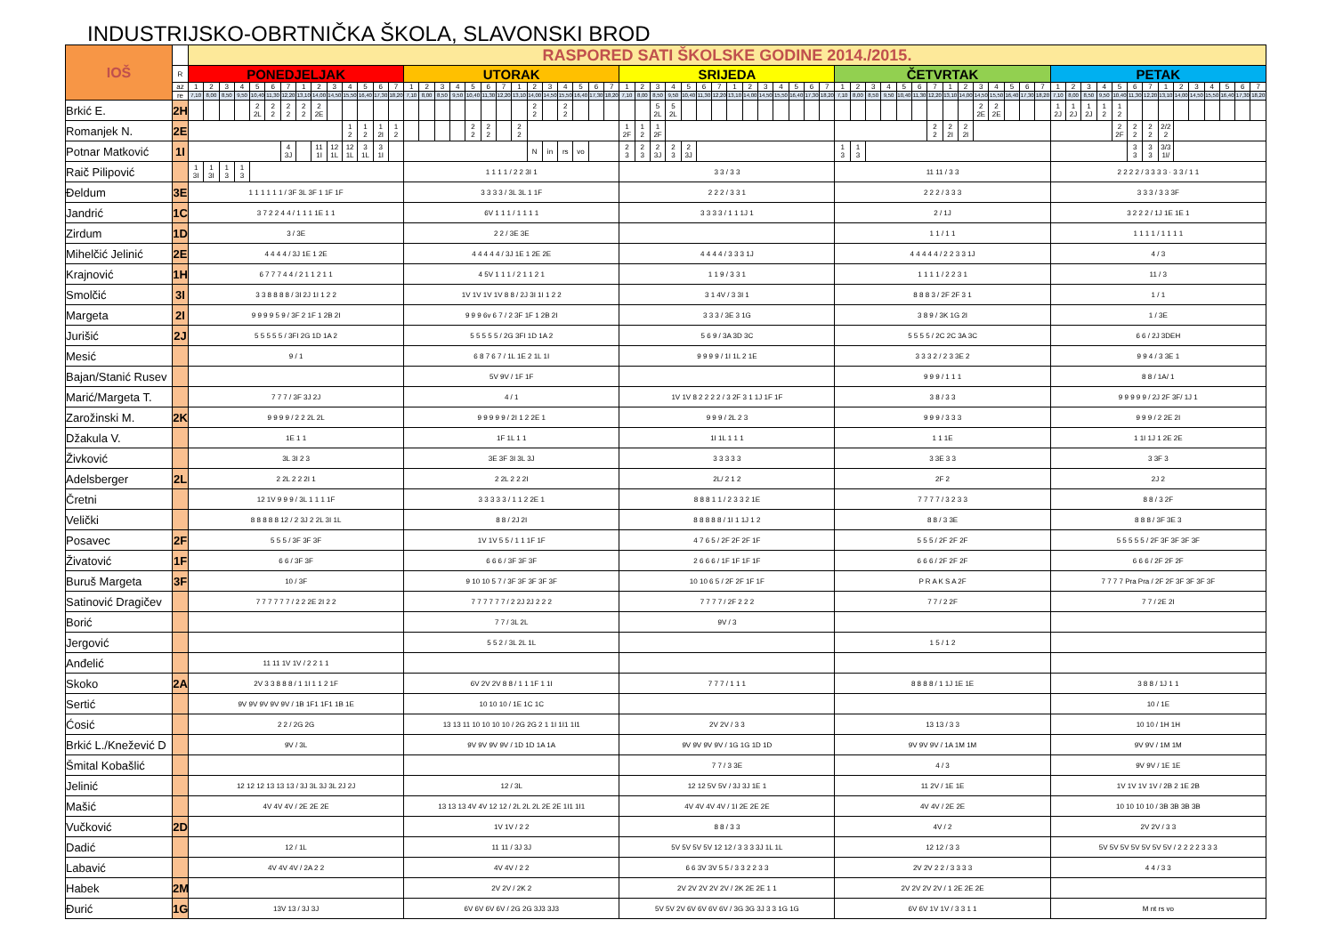INDUSTRIJSKO-OBRTNIČKA ŠKOLA, SLAVONSKI BROD
| IOŠ | | RASPORED SATI ŠKOLSKE GODINE 2014./2015. | | | | | | | | | | | | | | | | | | | | | | | | | | | | | | | | | | | | | | | | | | | | | | | | | | | | | | | | | | | | | | | | | | | | | |
| | R | PONEDJELJAK | | | | | | | | | | | | | | UTORAK | | | | | | | | | | | | | | SRIJEDA | | | | | | | | | | | | | | ČETVRTAK | | | | | | | | | | | | | | PETAK | | | | | | | | | | | | | |
| | az | 1 | 2 | 3 | 4 | 5 | 6 | 7 | 1 | 2 | 3 | 4 | 5 | 6 | 7 | 1 | 2 | 3 | 4 | 5 | 6 | 7 | 1 | 2 | 3 | 4 | 5 | 6 | 7 | 1 | 2 | 3 | 4 | 5 | 6 | 7 | 1 | 2 | 3 | 4 | 5 | 6 | 7 | 1 | 2 | 3 | 4 | 5 | 6 | 7 | 1 | 2 | 3 | 4 | 5 | 6 | 7 | 1 | 2 | 3 | 4 | 5 | 6 | 7 | 1 | 2 | 3 | 4 | 5 | 6 | 7 |
| | re | 7,10 | 8,00 | 8,50 | 9,50 | 10,40 | 11,30 | 12,20 | 13,10 | 14,00 | 14,50 | 15,50 | 16,40 | 17,30 | 18,20 | 7,10 | 8,00 | 8,50 | 9,50 | 10,40 | 11,30 | 12,20 | 13,10 | 14,00 | 14,50 | 15,50 | 16,40 | 17,30 | 18,20 | 7,10 | 8,00 | 8,50 | 9,50 | 10,40 | 11,30 | 12,20 | 13,10 | 14,00 | 14,50 | 15,50 | 16,40 | 17,30 | 18,20 | 7,10 | 8,00 | 8,50 | 9,50 | 10,40 | 11,30 | 12,20 | 13,10 | 14,00 | 14,50 | 15,50 | 16,40 | 17,30 | 18,20 | 7,10 | 8,00 | 8,50 | 9,50 | 10,40 | 11,30 | 12,20 | 13,10 | 14,00 | 14,50 | 15,50 | 16,40 | 17,30 | 18,20 |
| Brkić E. | 2H | | | | | 2 2L | 2 2 | 2 2 | 2 2 | 2 2E | | | | | | | | | | | | | | 2 2 | | 2 2 | | | | | | 5 2L | 5 2L | | | | | | | | | | | | | | | | | | | | 2 2E | 2 2E | | | | 1 2J | 1 2J | 1 2J | 1 2 | 1 2 | | | | | | | | | |
| Romanjek N. | 2E | | | | | | | | | | | 1 2 | 1 2 | 1 2I | 1 2 | | | | | 2 2 | 2 2 | | 2 2 | | | | | | | 1 2F | 1 2 | 1 2F | | | | | | | | | | | | | | | | | | 2 2 | 2 2I | 2 2I | | | | | | | | | | 2 2F | 2 2 | 2 2 | 2/2 2 | | | | | | |
| Potnar Matković | 1I | | | | | | | 4 3J | | 11 1I | 12 1L | 12 1L | 3 1L | 3 1I | | | | | | | | | | N | in | rs | vo | | | 2 3 | 2 3 | 2 3J | 2 3 | 2 3J | | | | | | | | | | 1 3 | 1 3 | | | | | | | | | | | | | | | | | | 3 3 | 3 3 | 3/3 1I/ | | | | | | |
| Raič Pilipović | | 1 3I | 1 3I | 1 3 | 1 3 | | | | | | | | | | | 1 1 1 1 / 2 2 3I 1 | | | | | | | | | | | | | | 3 3 / 3 3 | | | | | | | | | | | | | | 11 11 / 3 3 | | | | | | | | | | | | | | 2 2 2 2 / 3 3 3 3 · 3 3 / 1 1 | | | | | | | | | | | | | |
| Đeldum | 3E | 1 1 1 1 1 1 / 3F 3L 3F 1 1F 1F | | | | | | | | | | | | | | 3 3 3 3 / 3L 3L 1 1F | | | | | | | | | | | | | | 2 2 2 / 3 3 1 | | | | | | | | | | | | | | 2 2 2 / 3 3 3 | | | | | | | | | | | | | | 3 3 3 / 3 3 3F | | | | | | | | | | | | | |
| Jandrić | 1C | 3 7 2 2 4 4 / 1 1 1 1E 1 1 | | | | | | | | | | | | | | 6V 1 1 1 / 1 1 1 1 | | | | | | | | | | | | | | 3 3 3 3 / 1 1 1J 1 | | | | | | | | | | | | | | 2 / 1J | | | | | | | | | | | | | | 3 2 2 2 / 1J 1E 1E 1 | | | | | | | | | | | | | |
| Zirdum | 1D | 3 / 3E | | | | | | | | | | | | | | 2 2 / 3E 3E | | | | | | | | | | | | | | | | | | | | | | | | | | | | 1 1 / 1 1 | | | | | | | | | | | | | | 1 1 1 1 / 1 1 1 1 | | | | | | | | | | | | | |
| Mihelčić Jelinić | 2E | 4 4 4 4 / 3J 1E 1 2E | | | | | | | | | | | | | | 4 4 4 4 4 / 3J 1E 1 2E 2E | | | | | | | | | | | | | | 4 4 4 4 / 3 3 3 1J | | | | | | | | | | | | | | 4 4 4 4 4 / 2 2 3 3 1J | | | | | | | | | | | | | | 4 / 3 | | | | | | | | | | | | | |
| Krajnović | 1H | 6 7 7 7 4 4 / 2 1 1 2 1 1 | | | | | | | | | | | | | | 4 5V 1 1 1 / 2 1 1 2 1 | | | | | | | | | | | | | | 1 1 9 / 3 3 1 | | | | | | | | | | | | | | 1 1 1 1 / 2 2 3 1 | | | | | | | | | | | | | | 11 / 3 | | | | | | | | | | | | | |
| Smolčić | 3I | 3 3 8 8 8 8 / 3I 2J 1I 1 2 2 | | | | | | | | | | | | | | 1V 1V 1V 1V 8 8 / 2J 3I 1I 1 2 2 | | | | | | | | | | | | | | 3 1 4V / 3 3I 1 | | | | | | | | | | | | | | 8 8 8 3 / 2F 2F 3 1 | | | | | | | | | | | | | | 1 / 1 | | | | | | | | | | | | | |
| Margeta | 2I | 9 9 9 9 5 9 / 3F 2 1F 1 2B 2I | | | | | | | | | | | | | | 9 9 9 6v 6 7 / 2 3F 1F 1 2B 2I | | | | | | | | | | | | | | 3 3 3 / 3E 3 1G | | | | | | | | | | | | | | 3 8 9 / 3K 1G 2I | | | | | | | | | | | | | | 1 / 3E | | | | | | | | | | | | | |
| Jurišić | 2J | 5 5 5 5 5 / 3FI 2G 1D 1A 2 | | | | | | | | | | | | | | 5 5 5 5 5 / 2G 3FI 1D 1A 2 | | | | | | | | | | | | | | 5 6 9 / 3A 3D 3C | | | | | | | | | | | | | | 5 5 5 5 / 2C 2C 3A 3C | | | | | | | | | | | | | | 6 6 / 2J 3DEH | | | | | | | | | | | | | |
| Mesić | | 9 / 1 | | | | | | | | | | | | | | 6 8 7 6 7 / 1L 1E 2 1L 1I | | | | | | | | | | | | | | 9 9 9 9 / 1I 1L 2 1E | | | | | | | | | | | | | | 3 3 3 2 / 2 3 3E 2 | | | | | | | | | | | | | | 9 9 4 / 3 3E 1 | | | | | | | | | | | | | |
| Bajan/Stanić Rusev | | | | | | | | | | | | | | | | 5V 9V / 1F 1F | | | | | | | | | | | | | | | | | | | | | | | | | | | | 9 9 9 / 1 1 1 | | | | | | | | | | | | | | 8 8 / 1A/ 1 | | | | | | | | | | | | | |
| Marić/Margeta T. | | 7 7 7 / 3F 3J 2J | | | | | | | | | | | | | | 4 / 1 | | | | | | | | | | | | | | 1V 1V 8 2 2 2 2 / 3 2F 3 1 1J 1F 1F | | | | | | | | | | | | | | 3 8 / 3 3 | | | | | | | | | | | | | | 9 9 9 9 9 / 2J 2F 3F/ 1J 1 | | | | | | | | | | | | | |
| Zarožinski M. | 2K | 9 9 9 9 / 2 2 2L 2L | | | | | | | | | | | | | | 9 9 9 9 9 / 2I 1 2 2E 1 | | | | | | | | | | | | | | 9 9 9 / 2L 2 3 | | | | | | | | | | | | | | 9 9 9 / 3 3 3 | | | | | | | | | | | | | | 9 9 9 / 2 2E 2I | | | | | | | | | | | | | |
| Džakula V. | | 1E 1 1 | | | | | | | | | | | | | | 1F 1L 1 1 | | | | | | | | | | | | | | 1I 1L 1 1 1 | | | | | | | | | | | | | | 1 1 1E | | | | | | | | | | | | | | 1 1I 1J 1 2E 2E | | | | | | | | | | | | | |
| Živković | | 3L 3I 2 3 | | | | | | | | | | | | | | 3E 3F 3I 3L 3J | | | | | | | | | | | | | | 3 3 3 3 3 | | | | | | | | | | | | | | 3 3E 3 3 | | | | | | | | | | | | | | 3 3F 3 | | | | | | | | | | | | | |
| Adelsberger | 2L | 2 2L 2 2 2I 1 | | | | | | | | | | | | | | 2 2L 2 2 2I | | | | | | | | | | | | | | 2L/ 2 1 2 | | | | | | | | | | | | | | 2F 2 | | | | | | | | | | | | | | 2J 2 | | | | | | | | | | | | | |
| Čretni | | 12 1V 9 9 9 / 3L 1 1 1 1F | | | | | | | | | | | | | | 3 3 3 3 3 / 1 1 2 2E 1 | | | | | | | | | | | | | | 8 8 8 1 1 / 2 3 3 2 1E | | | | | | | | | | | | | | 7 7 7 7 / 3 2 3 3 | | | | | | | | | | | | | | 8 8 / 3 2F | | | | | | | | | | | | | |
| Velički | | 8 8 8 8 8 12 / 2 3J 2 2L 3I 1L | | | | | | | | | | | | | | 8 8 / 2J 2I | | | | | | | | | | | | | | 8 8 8 8 8 / 1I 1 1J 1 2 | | | | | | | | | | | | | | 8 8 / 3 3E | | | | | | | | | | | | | | 8 8 8 / 3F 3E 3 | | | | | | | | | | | | | |
| Posavec | 2F | 5 5 5 / 3F 3F 3F | | | | | | | | | | | | | | 1V 1V 5 5 / 1 1 1F 1F | | | | | | | | | | | | | | 4 7 6 5 / 2F 2F 2F 1F | | | | | | | | | | | | | | 5 5 5 / 2F 2F 2F | | | | | | | | | | | | | | 5 5 5 5 5 / 2F 3F 3F 3F 3F | | | | | | | | | | | | | |
| Živatović | 1F | 6 6 / 3F 3F | | | | | | | | | | | | | | 6 6 6 / 3F 3F 3F | | | | | | | | | | | | | | 2 6 6 6 / 1F 1F 1F 1F | | | | | | | | | | | | | | 6 6 6 / 2F 2F 2F | | | | | | | | | | | | | | 6 6 6 / 2F 2F 2F | | | | | | | | | | | | | |
| Buruš Margeta | 3F | 10 / 3F | | | | | | | | | | | | | | 9 10 10 5 7 / 3F 3F 3F 3F 3F | | | | | | | | | | | | | | 10 10 6 5 / 2F 2F 1F 1F | | | | | | | | | | | | | | P R A K S A 2F | | | | | | | | | | | | | | 7 7 7 7 Pra Pra / 2F 2F 3F 3F 3F 3F | | | | | | | | | | | | | |
| Satinović Dragičev | | 7 7 7 7 7 7 / 2 2 2E 2I 2 2 | | | | | | | | | | | | | | 7 7 7 7 7 7 / 2 2J 2J 2 2 2 | | | | | | | | | | | | | | 7 7 7 7 / 2F 2 2 2 | | | | | | | | | | | | | | 7 7 / 2 2F | | | | | | | | | | | | | | 7 7 / 2E 2I | | | | | | | | | | | | | |
| Borić | | | | | | | | | | | | | | | | 7 7 / 3L 2L | | | | | | | | | | | | | | 9V / 3 | | | | | | | | | | | | | | | | | | | | | | | | | | | | | | | | | | | | | | | | | |
| Jergović | | | | | | | | | | | | | | | | 5 5 2 / 3L 2L 1L | | | | | | | | | | | | | | | | | | | | | | | | | | | | 1 5 / 1 2 | | | | | | | | | | | | | | | | | | | | | | | | | | | |
| Anđelić | | 11 11 1V 1V / 2 2 1 1 | | | | | | | | | | | | | | | | | | | | | | | | | | | | | | | | | | | | | | | | | | | | | | | | | | | | | | | | | | | | | | | | | | | | | |
| Skoko | 2A | 2V 3 3 8 8 8 / 1 1I 1 1 2 1F | | | | | | | | | | | | | | 6V 2V 2V 8 8 / 1 1 1F 1 1I | | | | | | | | | | | | | | 7 7 7 / 1 1 1 | | | | | | | | | | | | | | 8 8 8 8 / 1 1J 1E 1E | | | | | | | | | | | | | | 3 8 8 / 1J 1 1 | | | | | | | | | | | | | |
| Sertić | | 9V 9V 9V 9V 9V / 1B 1F1 1F1 1B 1E | | | | | | | | | | | | | | 10 10 10 / 1E 1C 1C | | | | | | | | | | | | | | | | | | | | | | | | | | | | | | | | | | | | | | | | | | 10 / 1E | | | | | | | | | | | | | |
| Ćosić | | 2 2 / 2G 2G | | | | | | | | | | | | | | 13 13 11 10 10 10 10 / 2G 2G 2 1 1I 1I1 1I1 | | | | | | | | | | | | | | 2V 2V / 3 3 | | | | | | | | | | | | | | 13 13 / 3 3 | | | | | | | | | | | | | | 10 10 / 1H 1H | | | | | | | | | | | | | |
| Brkić L./Knežević D | | 9V / 3L | | | | | | | | | | | | | | 9V 9V 9V 9V / 1D 1D 1A 1A | | | | | | | | | | | | | | 9V 9V 9V 9V / 1G 1G 1D 1D | | | | | | | | | | | | | | 9V 9V 9V / 1A 1M 1M | | | | | | | | | | | | | | 9V 9V / 1M 1M | | | | | | | | | | | | | |
| Šmital Kobašlić | | | | | | | | | | | | | | | | | | | | | | | | | | | | | | 7 7 / 3 3E | | | | | | | | | | | | | | 4 / 3 | | | | | | | | | | | | | | 9V 9V / 1E 1E | | | | | | | | | | | | | |
| Jelinić | | 12 12 12 13 13 13 / 3J 3L 3J 3L 2J 2J | | | | | | | | | | | | | | 12 / 3L | | | | | | | | | | | | | | 12 12 5V 5V / 3J 3J 1E 1 | | | | | | | | | | | | | | 11 2V / 1E 1E | | | | | | | | | | | | | | 1V 1V 1V 1V / 2B 2 1E 2B | | | | | | | | | | | | | |
| Mašić | | 4V 4V 4V / 2E 2E 2E | | | | | | | | | | | | | | 13 13 13 4V 4V 12 12 / 2L 2L 2L 2E 2E 1I1 1I1 | | | | | | | | | | | | | | 4V 4V 4V 4V / 1I 2E 2E 2E | | | | | | | | | | | | | | 4V 4V / 2E 2E | | | | | | | | | | | | | | 10 10 10 10 / 3B 3B 3B 3B | | | | | | | | | | | | | |
| Vučković | 2D | | | | | | | | | | | | | | | 1V 1V / 2 2 | | | | | | | | | | | | | | 8 8 / 3 3 | | | | | | | | | | | | | | 4V / 2 | | | | | | | | | | | | | | 2V 2V / 3 3 | | | | | | | | | | | | | |
| Dadić | | 12 / 1L | | | | | | | | | | | | | | 11 11 / 3J 3J | | | | | | | | | | | | | | 5V 5V 5V 5V 12 12 / 3 3 3 3J 1L 1L | | | | | | | | | | | | | | 12 12 / 3 3 | | | | | | | | | | | | | | 5V 5V 5V 5V 5V 5V 5V / 2 2 2 2 3 3 3 | | | | | | | | | | | | | |
| Labavić | | 4V 4V 4V / 2A 2 2 | | | | | | | | | | | | | | 4V 4V / 2 2 | | | | | | | | | | | | | | 6 6 3V 3V 5 5 / 3 3 2 2 3 3 | | | | | | | | | | | | | | 2V 2V 2 2 / 3 3 3 3 | | | | | | | | | | | | | | 4 4 / 3 3 | | | | | | | | | | | | | |
| Habek | 2M | | | | | | | | | | | | | | | 2V 2V / 2K 2 | | | | | | | | | | | | | | 2V 2V 2V 2V 2V / 2K 2E 2E 1 1 | | | | | | | | | | | | | | 2V 2V 2V 2V / 1 2E 2E 2E | | | | | | | | | | | | | | | | | | | | | | | | | | | |
| Đurić | 1G | 13V 13 / 3J 3J | | | | | | | | | | | | | | 6V 6V 6V 6V / 2G 2G 3J3 3J3 | | | | | | | | | | | | | | 5V 5V 2V 6V 6V 6V 6V / 3G 3G 3J 3 3 1G 1G | | | | | | | | | | | | | | 6V 6V 1V 1V / 3 3 1 1 | | | | | | | | | | | | | | M nt rs vo | | | | | | | | | | | | | |